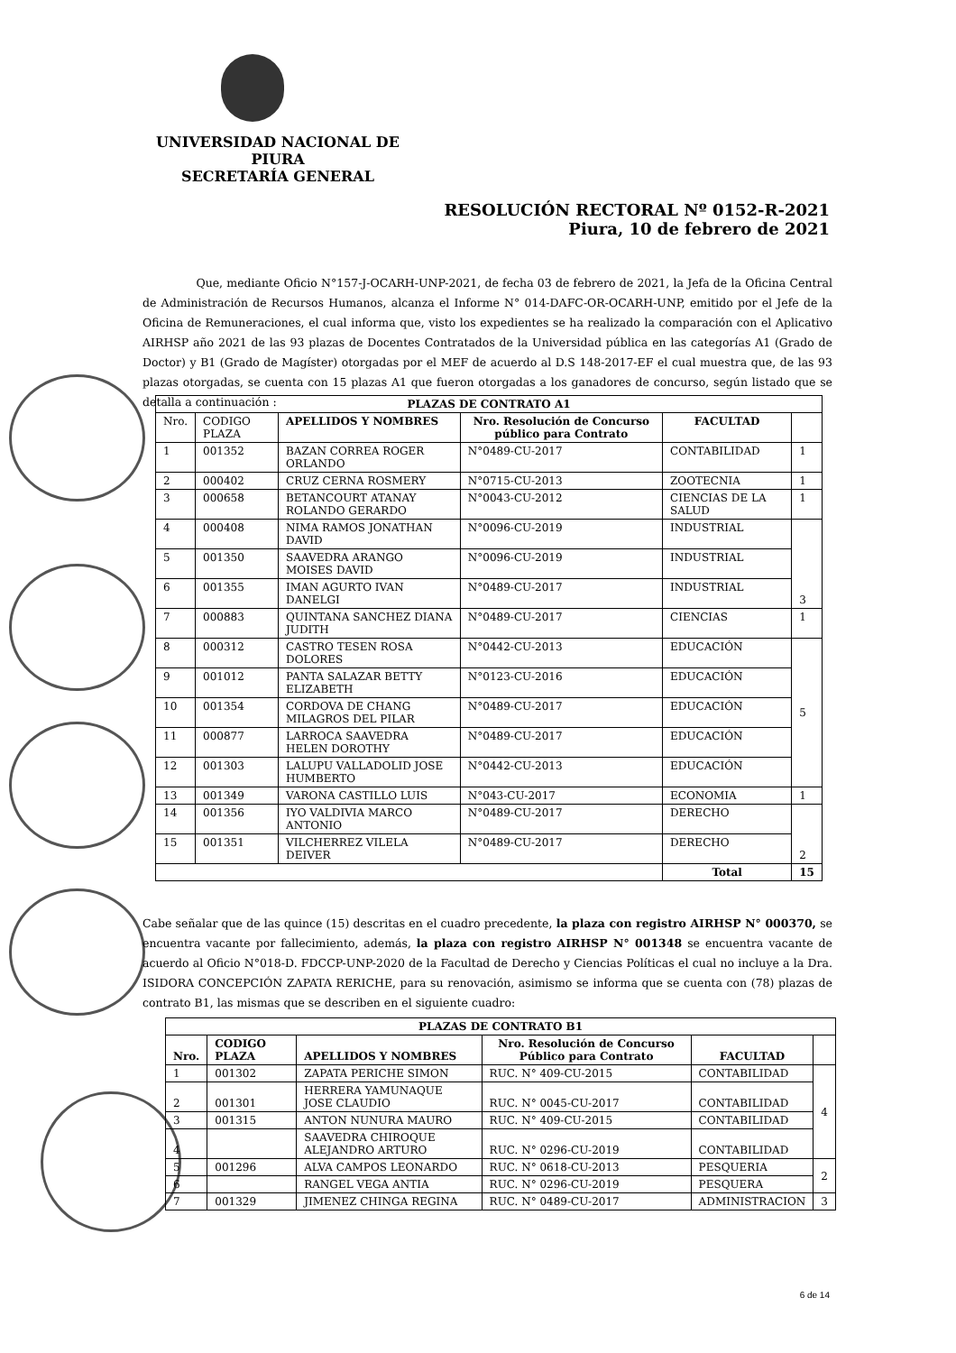UNIVERSIDAD NACIONAL DE PIURA
SECRETARÍA GENERAL
RESOLUCIÓN RECTORAL Nº 0152-R-2021
Piura, 10 de febrero de 2021
Que, mediante Oficio N°157-J-OCARH-UNP-2021, de fecha 03 de febrero de 2021, la Jefa de la Oficina Central de Administración de Recursos Humanos, alcanza el Informe N° 014-DAFC-OR-OCARH-UNP, emitido por el Jefe de la Oficina de Remuneraciones, el cual informa que, visto los expedientes se ha realizado la comparación con el Aplicativo AIRHSP año 2021 de las 93 plazas de Docentes Contratados de la Universidad pública en las categorías A1 (Grado de Doctor) y B1 (Grado de Magíster) otorgadas por el MEF de acuerdo al D.S 148-2017-EF el cual muestra que, de las 93 plazas otorgadas, se cuenta con 15 plazas A1 que fueron otorgadas a los ganadores de concurso, según listado que se detalla a continuación :
| PLAZAS DE CONTRATO A1 | | | | | |
| --- | --- | --- | --- | --- | --- |
| Nro. | CODIGO PLAZA | APELLIDOS Y NOMBRES | Nro. Resolución de Concurso público para Contrato | FACULTAD | |
| 1 | 001352 | BAZAN CORREA ROGER ORLANDO | N°0489-CU-2017 | CONTABILIDAD | 1 |
| 2 | 000402 | CRUZ CERNA ROSMERY | N°0715-CU-2013 | ZOOTECNIA | 1 |
| 3 | 000658 | BETANCOURT ATANAY ROLANDO GERARDO | N°0043-CU-2012 | CIENCIAS DE LA SALUD | 1 |
| 4 | 000408 | NIMA RAMOS JONATHAN DAVID | N°0096-CU-2019 | INDUSTRIAL | 3 |
| 5 | 001350 | SAAVEDRA ARANGO MOISES DAVID | N°0096-CU-2019 | INDUSTRIAL | |
| 6 | 001355 | IMAN AGURTO IVAN DANELGI | N°0489-CU-2017 | INDUSTRIAL | |
| 7 | 000883 | QUINTANA SANCHEZ DIANA JUDITH | N°0489-CU-2017 | CIENCIAS | 1 |
| 8 | 000312 | CASTRO TESEN ROSA DOLORES | N°0442-CU-2013 | EDUCACIÓN | 5 |
| 9 | 001012 | PANTA SALAZAR BETTY ELIZABETH | N°0123-CU-2016 | EDUCACIÓN | |
| 10 | 001354 | CORDOVA DE CHANG MILAGROS DEL PILAR | N°0489-CU-2017 | EDUCACIÓN | |
| 11 | 000877 | LARROCA SAAVEDRA HELEN DOROTHY | N°0489-CU-2017 | EDUCACIÓN | |
| 12 | 001303 | LALUPU VALLADOLID JOSE HUMBERTO | N°0442-CU-2013 | EDUCACIÓN | |
| 13 | 001349 | VARONA CASTILLO LUIS | N°043-CU-2017 | ECONOMIA | 1 |
| 14 | 001356 | IYO VALDIVIA MARCO ANTONIO | N°0489-CU-2017 | DERECHO | 2 |
| 15 | 001351 | VILCHERREZ VILELA DEIVER | N°0489-CU-2017 | DERECHO | |
| | | | | Total | 15 |
Cabe señalar que de las quince (15) descritas en el cuadro precedente, la plaza con registro AIRHSP N° 000370, se encuentra vacante por fallecimiento, además, la plaza con registro AIRHSP N° 001348 se encuentra vacante de acuerdo al Oficio N°018-D. FDCCP-UNP-2020 de la Facultad de Derecho y Ciencias Políticas el cual no incluye a la Dra. ISIDORA CONCEPCIÓN ZAPATA RERICHE, para su renovación, asimismo se informa que se cuenta con (78) plazas de contrato B1, las mismas que se describen en el siguiente cuadro:
| PLAZAS DE CONTRATO B1 | | | | | |
| --- | --- | --- | --- | --- | --- |
| Nro. | CODIGO PLAZA | APELLIDOS Y NOMBRES | Nro. Resolución de Concurso Público para Contrato | FACULTAD | |
| 1 | 001302 | ZAPATA PERICHE SIMON | RUC. N° 409-CU-2015 | CONTABILIDAD | 4 |
| 2 | 001301 | HERRERA YAMUNAQUE JOSE CLAUDIO | RUC. N° 0045-CU-2017 | CONTABILIDAD | |
| 3 | 001315 | ANTON NUNURA MAURO | RUC. N° 409-CU-2015 | CONTABILIDAD | |
| 4 | | SAAVEDRA CHIROQUE ALEJANDRO ARTURO | RUC. N° 0296-CU-2019 | CONTABILIDAD | |
| 5 | 001296 | ALVA CAMPOS LEONARDO | RUC. N° 0618-CU-2013 | PESQUERIA | 2 |
| 6 | | RANGEL VEGA ANTIA | RUC. N° 0296-CU-2019 | PESQUERA | |
| 7 | 001329 | JIMENEZ CHINGA REGINA | RUC. N° 0489-CU-2017 | ADMINISTRACION | 3 |
6 de 14